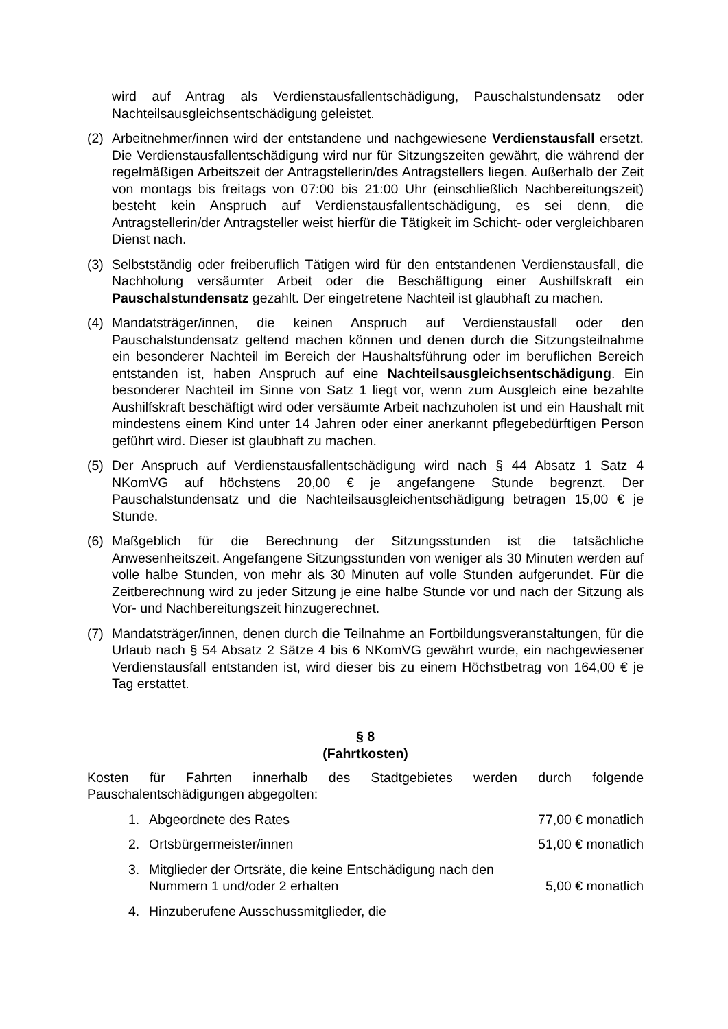wird auf Antrag als Verdienstausfallentschädigung, Pauschalstundensatz oder Nachteilsausgleichsentschädigung geleistet.
(2) Arbeitnehmer/innen wird der entstandene und nachgewiesene Verdienstausfall ersetzt. Die Verdienstausfallentschädigung wird nur für Sitzungszeiten gewährt, die während der regelmäßigen Arbeitszeit der Antragstellerin/des Antragstellers liegen. Außerhalb der Zeit von montags bis freitags von 07:00 bis 21:00 Uhr (einschließlich Nachbereitungszeit) besteht kein Anspruch auf Verdienstausfallentschädigung, es sei denn, die Antragstellerin/der Antragsteller weist hierfür die Tätigkeit im Schicht- oder vergleichbaren Dienst nach.
(3) Selbstständig oder freiberuflich Tätigen wird für den entstandenen Verdienstausfall, die Nachholung versäumter Arbeit oder die Beschäftigung einer Aushilfskraft ein Pauschalstundensatz gezahlt. Der eingetretene Nachteil ist glaubhaft zu machen.
(4) Mandatsträger/innen, die keinen Anspruch auf Verdienstausfall oder den Pauschalstundensatz geltend machen können und denen durch die Sitzungsteilnahme ein besonderer Nachteil im Bereich der Haushaltsführung oder im beruflichen Bereich entstanden ist, haben Anspruch auf eine Nachteilsausgleichsentschädigung. Ein besonderer Nachteil im Sinne von Satz 1 liegt vor, wenn zum Ausgleich eine bezahlte Aushilfskraft beschäftigt wird oder versäumte Arbeit nachzuholen ist und ein Haushalt mit mindestens einem Kind unter 14 Jahren oder einer anerkannt pflegebedürftigen Person geführt wird. Dieser ist glaubhaft zu machen.
(5) Der Anspruch auf Verdienstausfallentschädigung wird nach § 44 Absatz 1 Satz 4 NKomVG auf höchstens 20,00 € je angefangene Stunde begrenzt. Der Pauschalstundensatz und die Nachteilsausgleichentschädigung betragen 15,00 € je Stunde.
(6) Maßgeblich für die Berechnung der Sitzungsstunden ist die tatsächliche Anwesenheitszeit. Angefangene Sitzungsstunden von weniger als 30 Minuten werden auf volle halbe Stunden, von mehr als 30 Minuten auf volle Stunden aufgerundet. Für die Zeitberechnung wird zu jeder Sitzung je eine halbe Stunde vor und nach der Sitzung als Vor- und Nachbereitungszeit hinzugerechnet.
(7) Mandatsträger/innen, denen durch die Teilnahme an Fortbildungsveranstaltungen, für die Urlaub nach § 54 Absatz 2 Sätze 4 bis 6 NKomVG gewährt wurde, ein nachgewiesener Verdienstausfall entstanden ist, wird dieser bis zu einem Höchstbetrag von 164,00 € je Tag erstattet.
§ 8
(Fahrtkosten)
Kosten für Fahrten innerhalb des Stadtgebietes werden durch folgende Pauschalentschädigungen abgegolten:
1. Abgeordnete des Rates 77,00 € monatlich
2. Ortsbürgermeister/innen 51,00 € monatlich
3. Mitglieder der Ortsräte, die keine Entschädigung nach den Nummern 1 und/oder 2 erhalten
5,00 € monatlich
4. Hinzuberufene Ausschussmitglieder, die